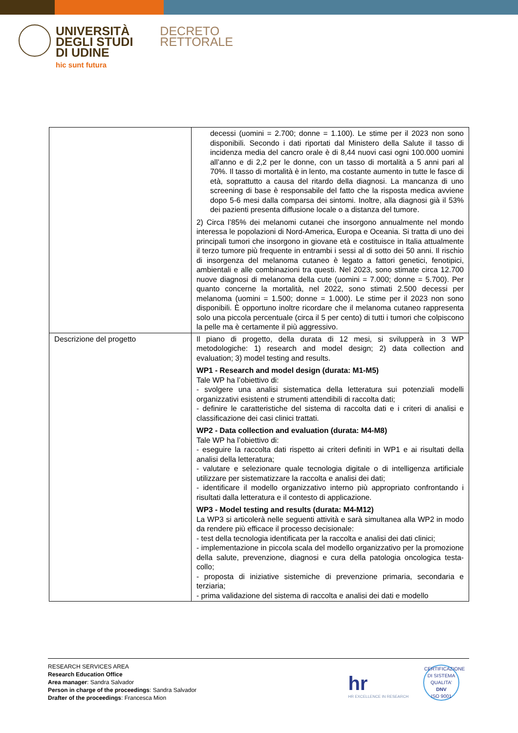UNIVERSITÀ
DEGLI STUDI
DI UDINE
hic sunt futura
DECRETO
RETTORALE
| | decessi (uomini = 2.700; donne = 1.100). Le stime per il 2023 non sono disponibili. Secondo i dati riportati dal Ministero della Salute il tasso di incidenza media del cancro orale è di 8,44 nuovi casi ogni 100.000 uomini all’anno e di 2,2 per le donne, con un tasso di mortalità a 5 anni pari al 70%. Il tasso di mortalità è in lento, ma costante aumento in tutte le fasce di età, soprattutto a causa del ritardo della diagnosi. La mancanza di uno screening di base è responsabile del fatto che la risposta medica avviene dopo 5-6 mesi dalla comparsa dei sintomi. Inoltre, alla diagnosi già il 53% dei pazienti presenta diffusione locale o a distanza del tumore. 2) Circa l’85% dei melanomi cutanei che insorgono annualmente nel mondo interessa le popolazioni di Nord-America, Europa e Oceania. Si tratta di uno dei principali tumori che insorgono in giovane età e costituisce in Italia attualmente il terzo tumore più frequente in entrambi i sessi al di sotto dei 50 anni. Il rischio di insorgenza del melanoma cutaneo è legato a fattori genetici, fenotipici, ambientali e alle combinazioni tra questi. Nel 2023, sono stimate circa 12.700 nuove diagnosi di melanoma della cute (uomini = 7.000; donne = 5.700). Per quanto concerne la mortalità, nel 2022, sono stimati 2.500 decessi per melanoma (uomini = 1.500; donne = 1.000). Le stime per il 2023 non sono disponibili. È opportuno inoltre ricordare che il melanoma cutaneo rappresenta solo una piccola percentuale (circa il 5 per cento) di tutti i tumori che colpiscono la pelle ma è certamente il più aggressivo. |
| Descrizione del progetto | Il piano di progetto, della durata di 12 mesi, si svilupperà in 3 WP metodologiche: 1) research and model design; 2) data collection and evaluation; 3) model testing and results. WP1 - Research and model design (durata: M1-M5) Tale WP ha l’obiettivo di: - svolgere una analisi sistematica della letteratura sui potenziali modelli organizzativi esistenti e strumenti attendibili di raccolta dati; - definire le caratteristiche del sistema di raccolta dati e i criteri di analisi e classificazione dei casi clinici trattati. WP2 - Data collection and evaluation (durata: M4-M8) Tale WP ha l’obiettivo di: - eseguire la raccolta dati rispetto ai criteri definiti in WP1 e ai risultati della analisi della letteratura; - valutare e selezionare quale tecnologia digitale o di intelligenza artificiale utilizzare per sistematizzare la raccolta e analisi dei dati; - identificare il modello organizzativo interno più appropriato confrontando i risultati dalla letteratura e il contesto di applicazione. WP3 - Model testing and results (durata: M4-M12) La WP3 si articolerà nelle seguenti attività e sarà simultanea alla WP2 in modo da rendere più efficace il processo decisionale: - test della tecnologia identificata per la raccolta e analisi dei dati clinici; - implementazione in piccola scala del modello organizzativo per la promozione della salute, prevenzione, diagnosi e cura della patologia oncologica testa-collo; - proposta di iniziative sistemiche di prevenzione primaria, secondaria e terziaria; - prima validazione del sistema di raccolta e analisi dei dati e modello |
RESEARCH SERVICES AREA
Research Education Office
Area manager: Sandra Salvador
Person in charge of the proceedings: Sandra Salvador
Drafter of the proceedings: Francesca Mion
hr
HR EXCELLENCE IN RESEARCH
CERTIFICAZIONE DI SISTEMA QUALITA'
DNV
ISO 9001